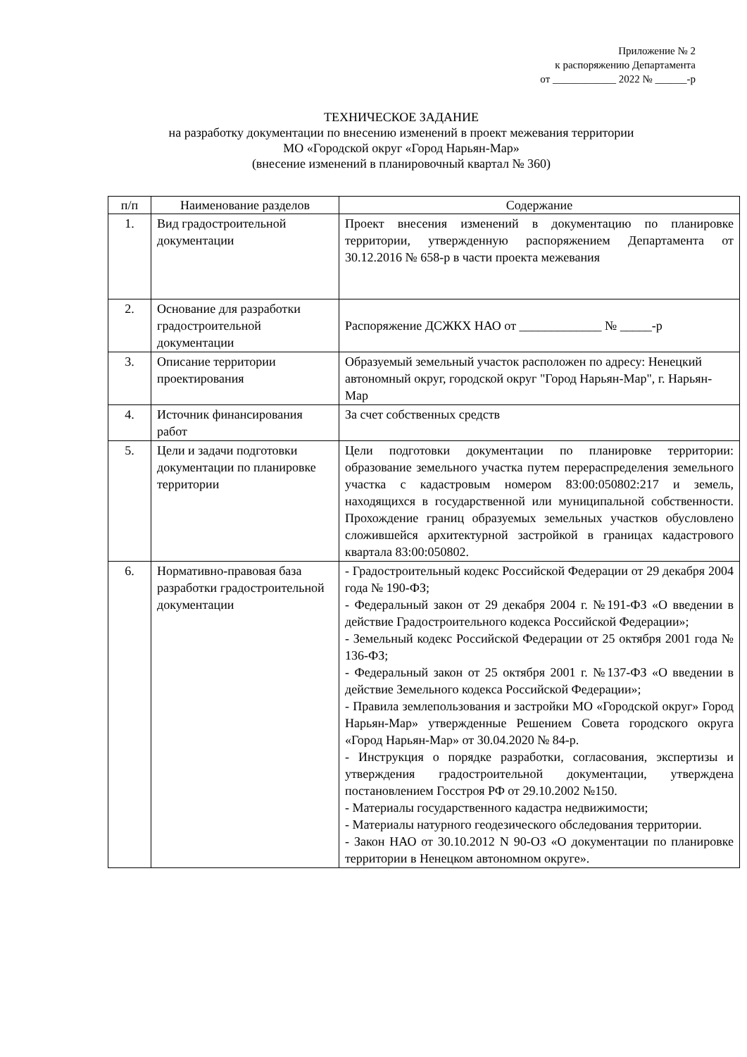Приложение № 2
к распоряжению Департамента
от ____________ 2022 № ______-р
ТЕХНИЧЕСКОЕ ЗАДАНИЕ
на разработку документации по внесению изменений в проект межевания территории
МО «Городской округ «Город Нарьян-Мар»
(внесение изменений в планировочный квартал № 360)
| п/п | Наименование разделов | Содержание |
| --- | --- | --- |
| 1. | Вид градостроительной документации | Проект внесения изменений в документацию по планировке территории, утвержденную распоряжением Департамента от 30.12.2016 № 658-р в части проекта межевания |
| 2. | Основание для разработки градостроительной документации | Распоряжение ДСЖКХ НАО от _____________ № _____-р |
| 3. | Описание территории проектирования | Образуемый земельный участок расположен по адресу: Ненецкий автономный округ, городской округ "Город Нарьян-Мар", г. Нарьян-Мар |
| 4. | Источник финансирования работ | За счет собственных средств |
| 5. | Цели и задачи подготовки документации по планировке территории | Цели подготовки документации по планировке территории: образование земельного участка путем перераспределения земельного участка с кадастровым номером 83:00:050802:217 и земель, находящихся в государственной или муниципальной собственности. Прохождение границ образуемых земельных участков обусловлено сложившейся архитектурной застройкой в границах кадастрового квартала 83:00:050802. |
| 6. | Нормативно-правовая база разработки градостроительной документации | - Градостроительный кодекс Российской Федерации от 29 декабря 2004 года № 190-ФЗ; - Федеральный закон от 29 декабря 2004 г. №191-ФЗ «О введении в действие Градостроительного кодекса Российской Федерации»; - Земельный кодекс Российской Федерации от 25 октября 2001 года № 136-ФЗ; - Федеральный закон от 25 октября 2001 г. №137-ФЗ «О введении в действие Земельного кодекса Российской Федерации»; - Правила землепользования и застройки МО «Городской округ» Город Нарьян-Мар» утвержденные Решением Совета городского округа «Город Нарьян-Мар» от 30.04.2020 № 84-р. - Инструкция о порядке разработки, согласования, экспертизы и утверждения градостроительной документации, утверждена постановлением Госстроя РФ от 29.10.2002 №150. - Материалы государственного кадастра недвижимости; - Материалы натурного геодезического обследования территории. - Закон НАО от 30.10.2012 N 90-ОЗ «О документации по планировке территории в Ненецком автономном округе». |